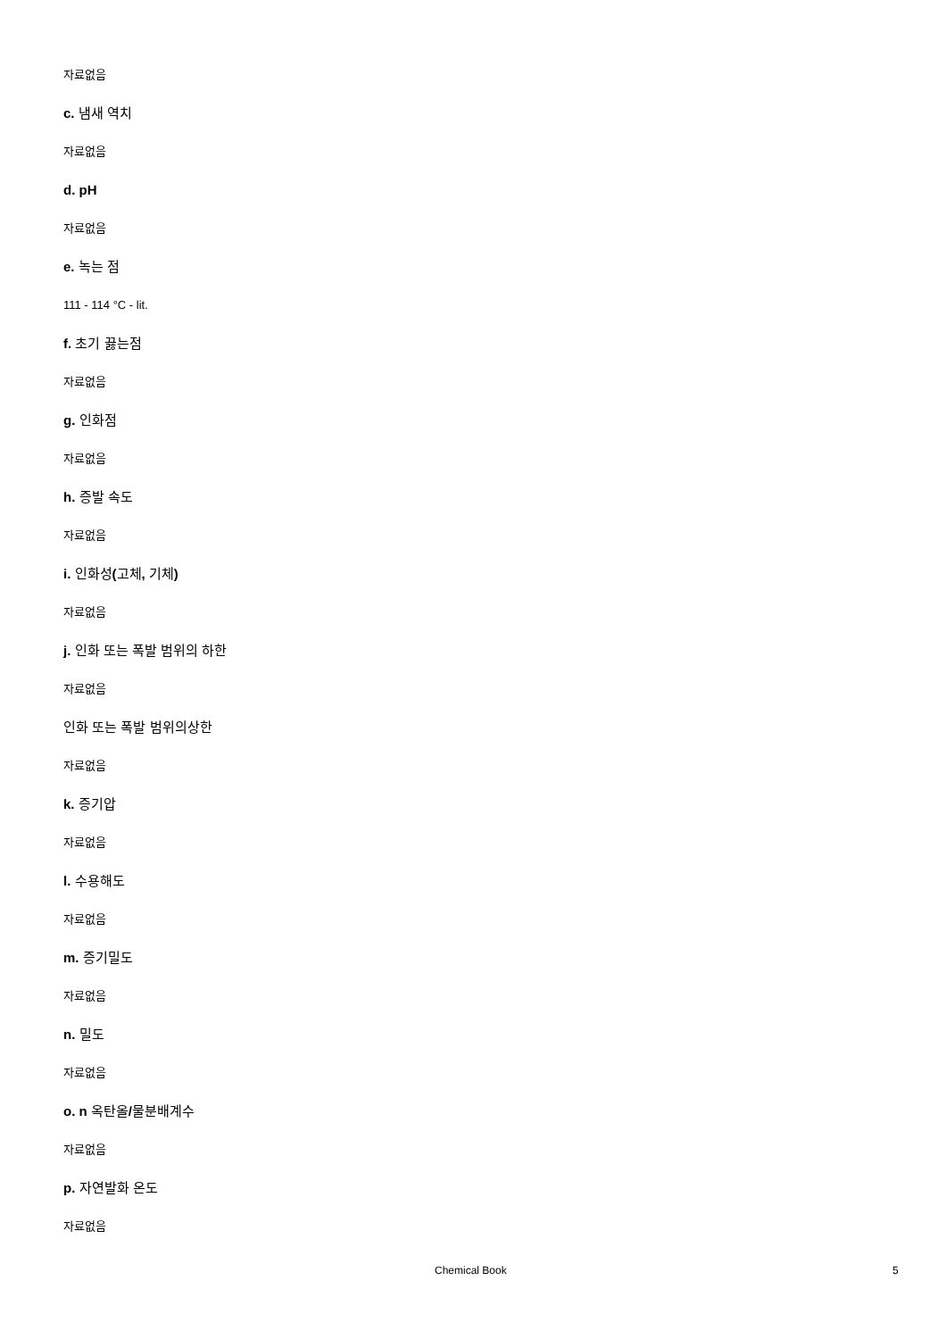자료없음
c. 냄새 역치
자료없음
d. pH
자료없음
e. 녹는 점
111 - 114 °C - lit.
f. 초기 끓는점
자료없음
g. 인화점
자료없음
h. 증발 속도
자료없음
i. 인화성(고체, 기체)
자료없음
j. 인화 또는 폭발 범위의 하한
자료없음
인화 또는 폭발 범위의상한
자료없음
k. 증기압
자료없음
l. 수용해도
자료없음
m. 증기밀도
자료없음
n. 밀도
자료없음
o. n 옥탄올/물분배계수
자료없음
p. 자연발화 온도
자료없음
Chemical Book 5